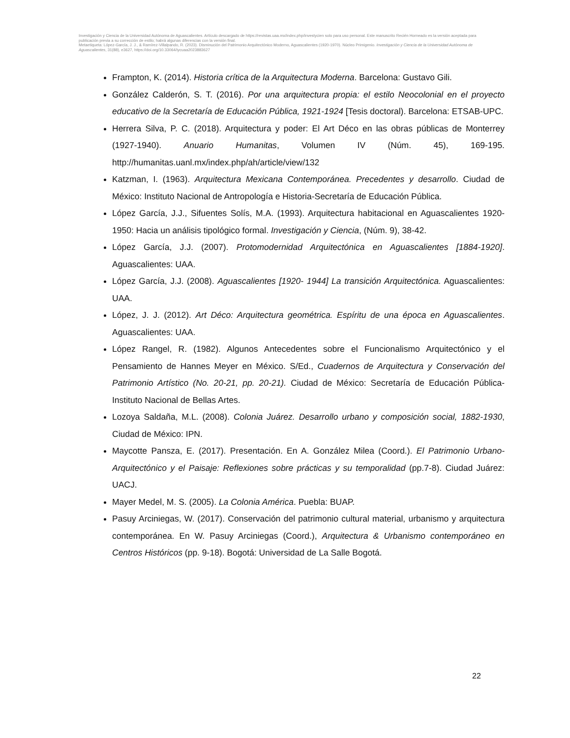Investigación y Ciencia de la Universidad Autónoma de Aguascalientes. Artículo descargado de https://revistas.uaa.mx/index.php/investycien solo para uso personal. Este manuscrito Recién Horneado es la versión aceptada para publicación previa a su corrección de estilo; habrá algunas diferencias con la versión final.
Metaetiqueta: López-García, J. J., & Ramírez-Villalpando, R. (2023). Disminución del Patrimonio Arquitectónico Moderno, Aguascalientes (1920-1970). Núcleo Primigenio. Investigación y Ciencia de la Universidad Autónoma de Aguascalientes, 31(88), e3627, https://doi.org/10.33064/iycuaa2023883627
Frampton, K. (2014). Historia crítica de la Arquitectura Moderna. Barcelona: Gustavo Gili.
González Calderón, S. T. (2016). Por una arquitectura propia: el estilo Neocolonial en el proyecto educativo de la Secretaría de Educación Pública, 1921-1924 [Tesis doctoral). Barcelona: ETSAB-UPC.
Herrera Silva, P. C. (2018). Arquitectura y poder: El Art Déco en las obras públicas de Monterrey (1927-1940). Anuario Humanitas, Volumen IV (Núm. 45), 169-195. http://humanitas.uanl.mx/index.php/ah/article/view/132
Katzman, I. (1963). Arquitectura Mexicana Contemporánea. Precedentes y desarrollo. Ciudad de México: Instituto Nacional de Antropología e Historia-Secretaría de Educación Pública.
López García, J.J., Sifuentes Solís, M.A. (1993). Arquitectura habitacional en Aguascalientes 1920-1950: Hacia un análisis tipológico formal. Investigación y Ciencia, (Núm. 9), 38-42.
López García, J.J. (2007). Protomodernidad Arquitectónica en Aguascalientes [1884-1920]. Aguascalientes: UAA.
López García, J.J. (2008). Aguascalientes [1920- 1944] La transición Arquitectónica. Aguascalientes: UAA.
López, J. J. (2012). Art Déco: Arquitectura geométrica. Espíritu de una época en Aguascalientes. Aguascalientes: UAA.
López Rangel, R. (1982). Algunos Antecedentes sobre el Funcionalismo Arquitectónico y el Pensamiento de Hannes Meyer en México. S/Ed., Cuadernos de Arquitectura y Conservación del Patrimonio Artístico (No. 20-21, pp. 20-21). Ciudad de México: Secretaría de Educación Pública- Instituto Nacional de Bellas Artes.
Lozoya Saldaña, M.L. (2008). Colonia Juárez. Desarrollo urbano y composición social, 1882-1930, Ciudad de México: IPN.
Maycotte Pansza, E. (2017). Presentación. En A. González Milea (Coord.). El Patrimonio Urbano-Arquitectónico y el Paisaje: Reflexiones sobre prácticas y su temporalidad (pp.7-8). Ciudad Juárez: UACJ.
Mayer Medel, M. S. (2005). La Colonia América. Puebla: BUAP.
Pasuy Arciniegas, W. (2017). Conservación del patrimonio cultural material, urbanismo y arquitectura contemporánea. En W. Pasuy Arciniegas (Coord.), Arquitectura & Urbanismo contemporáneo en Centros Históricos (pp. 9-18). Bogotá: Universidad de La Salle Bogotá.
22